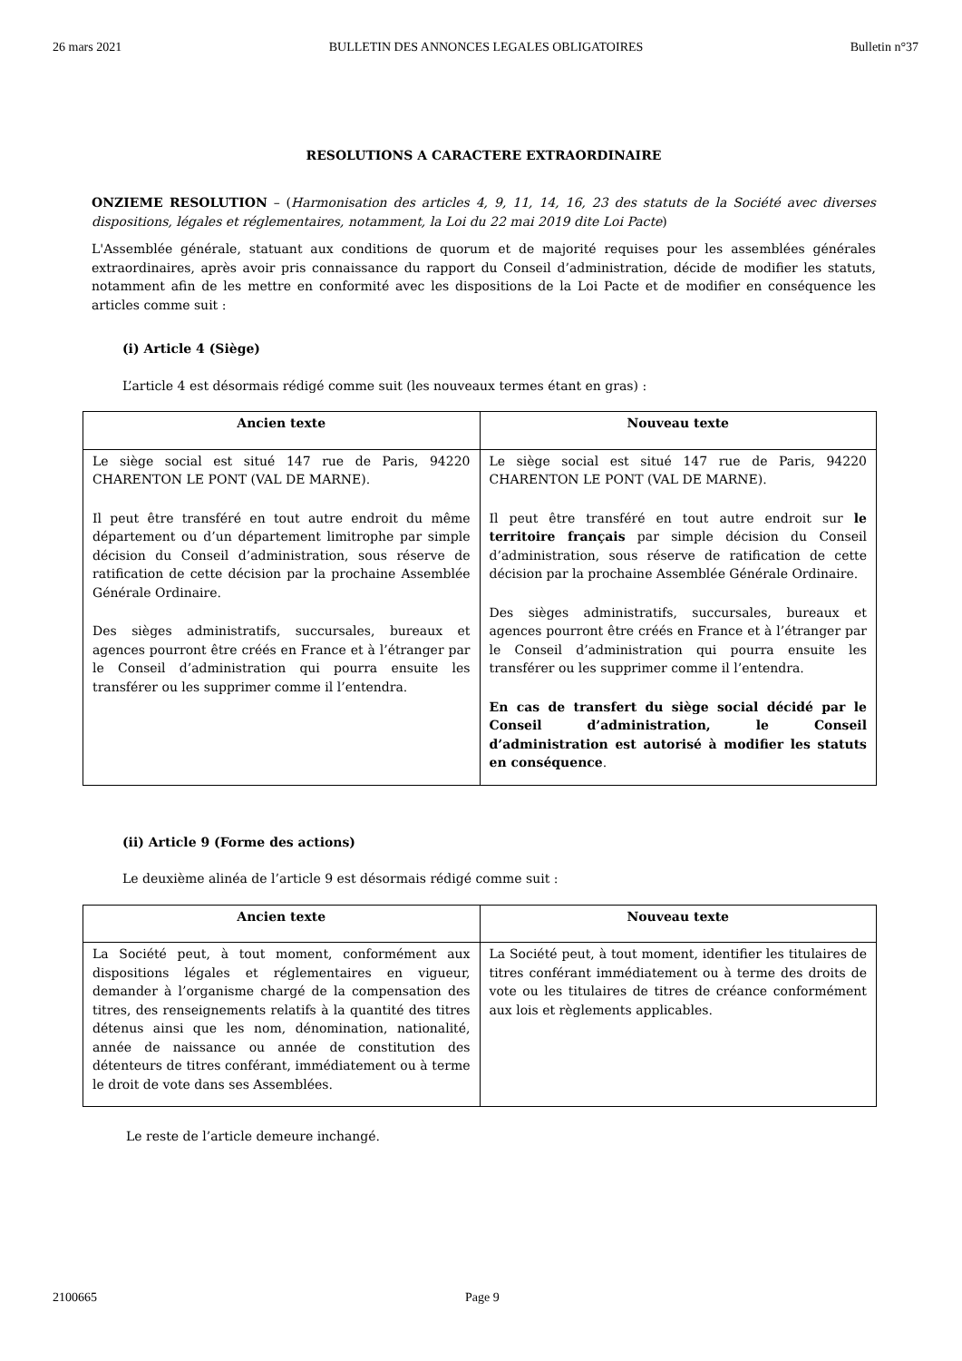26 mars 2021 BULLETIN DES ANNONCES LEGALES OBLIGATOIRES Bulletin n°37
RESOLUTIONS A CARACTERE EXTRAORDINAIRE
ONZIEME RESOLUTION – (Harmonisation des articles 4, 9, 11, 14, 16, 23 des statuts de la Société avec diverses dispositions, légales et réglementaires, notamment, la Loi du 22 mai 2019 dite Loi Pacte)
L'Assemblée générale, statuant aux conditions de quorum et de majorité requises pour les assemblées générales extraordinaires, après avoir pris connaissance du rapport du Conseil d’administration, décide de modifier les statuts, notamment afin de les mettre en conformité avec les dispositions de la Loi Pacte et de modifier en conséquence les articles comme suit :
(i) Article 4 (Siège)
L’article 4 est désormais rédigé comme suit (les nouveaux termes étant en gras) :
| Ancien texte | Nouveau texte |
| --- | --- |
| Le siège social est situé 147 rue de Paris, 94220 CHARENTON LE PONT (VAL DE MARNE). Il peut être transféré en tout autre endroit du même département ou d’un département limitrophe par simple décision du Conseil d’administration, sous réserve de ratification de cette décision par la prochaine Assemblée Générale Ordinaire. Des sièges administratifs, succursales, bureaux et agences pourront être créés en France et à l’étranger par le Conseil d’administration qui pourra ensuite les transférer ou les supprimer comme il l’entendra. | Le siège social est situé 147 rue de Paris, 94220 CHARENTON LE PONT (VAL DE MARNE). Il peut être transféré en tout autre endroit sur le territoire français par simple décision du Conseil d’administration, sous réserve de ratification de cette décision par la prochaine Assemblée Générale Ordinaire. Des sièges administratifs, succursales, bureaux et agences pourront être créés en France et à l’étranger par le Conseil d’administration qui pourra ensuite les transférer ou les supprimer comme il l’entendra. En cas de transfert du siège social décidé par le Conseil d’administration, le Conseil d’administration est autorisé à modifier les statuts en conséquence . |
(ii) Article 9 (Forme des actions)
Le deuxième alinéa de l’article 9 est désormais rédigé comme suit :
| Ancien texte | Nouveau texte |
| --- | --- |
| La Société peut, à tout moment, conformément aux dispositions légales et réglementaires en vigueur, demander à l’organisme chargé de la compensation des titres, des renseignements relatifs à la quantité des titres détenus ainsi que les nom, dénomination, nationalité, année de naissance ou année de constitution des détenteurs de titres conférant, immédiatement ou à terme le droit de vote dans ses Assemblées. | La Société peut, à tout moment, identifier les titulaires de titres conférant immédiatement ou à terme des droits de vote ou les titulaires de titres de créance conformément aux lois et règlements applicables. |
Le reste de l’article demeure inchangé.
2100665 Page 9